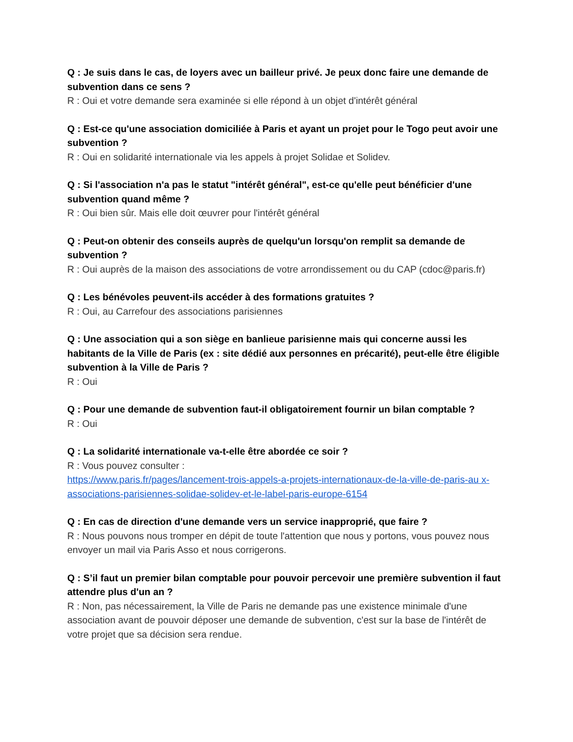Q : Je suis dans le cas, de loyers avec un bailleur privé. Je peux donc faire une demande de subvention dans ce sens ?
R : Oui et votre demande sera examinée si elle répond à un objet d'intérêt général
Q : Est-ce qu'une association domiciliée à Paris et ayant un projet pour le Togo peut avoir une subvention ?
R : Oui en solidarité internationale via les appels à projet Solidae et Solidev.
Q : Si l'association n'a pas le statut "intérêt général", est-ce qu'elle peut bénéficier d'une subvention quand même ?
R : Oui bien sûr. Mais elle doit œuvrer pour l'intérêt général
Q : Peut-on obtenir des conseils auprès de quelqu'un lorsqu'on remplit sa demande de subvention ?
R : Oui auprès de la maison des associations de votre arrondissement ou du CAP (cdoc@paris.fr)
Q : Les bénévoles peuvent-ils accéder à des formations gratuites ?
R : Oui, au Carrefour des associations parisiennes
Q : Une association qui a son siège en banlieue parisienne mais qui concerne aussi les habitants de la Ville de Paris (ex : site dédié aux personnes en précarité), peut-elle être éligible subvention à la Ville de Paris ?
R : Oui
Q : Pour une demande de subvention faut-il obligatoirement fournir un bilan comptable ?
R : Oui
Q : La solidarité internationale va-t-elle être abordée ce soir ?
R : Vous pouvez consulter :
https://www.paris.fr/pages/lancement-trois-appels-a-projets-internationaux-de-la-ville-de-paris-au x-associations-parisiennes-solidae-solidev-et-le-label-paris-europe-6154
Q : En cas de direction d'une demande vers un service inapproprié, que faire ?
R : Nous pouvons nous tromper en dépit de toute l'attention que nous y portons, vous pouvez nous envoyer un mail via Paris Asso et nous corrigerons.
Q : S’il faut un premier bilan comptable pour pouvoir percevoir une première subvention il faut attendre plus d'un an ?
R : Non, pas nécessairement, la Ville de Paris ne demande pas une existence minimale d'une association avant de pouvoir déposer une demande de subvention, c'est sur la base de l'intérêt de votre projet que sa décision sera rendue.